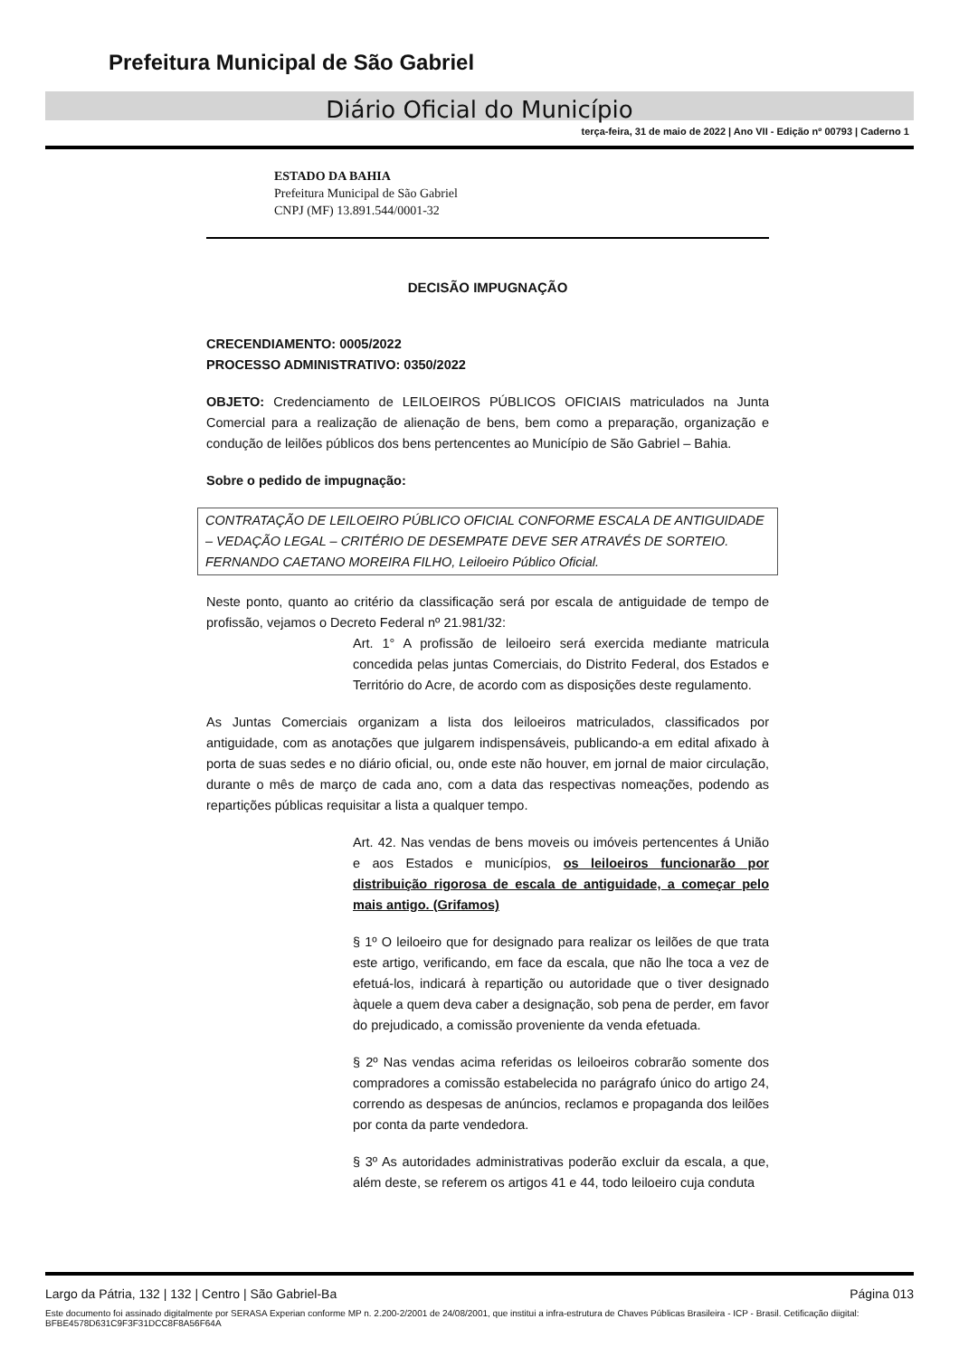Prefeitura Municipal de São Gabriel
Diário Oficial do Município
terça-feira, 31 de maio de 2022 | Ano VII - Edição nº 00793 | Caderno 1
ESTADO DA BAHIA
Prefeitura Municipal de São Gabriel
CNPJ (MF) 13.891.544/0001-32
DECISÃO IMPUGNAÇÃO
CRECENDIAMENTO: 0005/2022
PROCESSO ADMINISTRATIVO: 0350/2022
OBJETO: Credenciamento de LEILOEIROS PÚBLICOS OFICIAIS matriculados na Junta Comercial para a realização de alienação de bens, bem como a preparação, organização e condução de leilões públicos dos bens pertencentes ao Município de São Gabriel – Bahia.
Sobre o pedido de impugnação:
CONTRATAÇÃO DE LEILOEIRO PÚBLICO OFICIAL CONFORME ESCALA DE ANTIGUIDADE – VEDAÇÃO LEGAL – CRITÉRIO DE DESEMPATE DEVE SER ATRAVÉS DE SORTEIO. FERNANDO CAETANO MOREIRA FILHO, Leiloeiro Público Oficial.
Neste ponto, quanto ao critério da classificação será por escala de antiguidade de tempo de profissão, vejamos o Decreto Federal nº 21.981/32:
Art. 1° A profissão de leiloeiro será exercida mediante matricula concedida pelas juntas Comerciais, do Distrito Federal, dos Estados e Território do Acre, de acordo com as disposições deste regulamento.
As Juntas Comerciais organizam a lista dos leiloeiros matriculados, classificados por antiguidade, com as anotações que julgarem indispensáveis, publicando-a em edital afixado à porta de suas sedes e no diário oficial, ou, onde este não houver, em jornal de maior circulação, durante o mês de março de cada ano, com a data das respectivas nomeações, podendo as repartições públicas requisitar a lista a qualquer tempo.
Art. 42. Nas vendas de bens moveis ou imóveis pertencentes á União e aos Estados e municípios, os leiloeiros funcionarão por distribuição rigorosa de escala de antiguidade, a começar pelo mais antigo. (Grifamos)
§ 1º O leiloeiro que for designado para realizar os leilões de que trata este artigo, verificando, em face da escala, que não lhe toca a vez de efetuá-los, indicará à repartição ou autoridade que o tiver designado àquele a quem deva caber a designação, sob pena de perder, em favor do prejudicado, a comissão proveniente da venda efetuada.
§ 2º Nas vendas acima referidas os leiloeiros cobrarão somente dos compradores a comissão estabelecida no parágrafo único do artigo 24, correndo as despesas de anúncios, reclamos e propaganda dos leilões por conta da parte vendedora.
§ 3º As autoridades administrativas poderão excluir da escala, a que, além deste, se referem os artigos 41 e 44, todo leiloeiro cuja conduta
Largo da Pátria, 132 | 132 | Centro | São Gabriel-Ba Página 013
Este documento foi assinado digitalmente por SERASA Experian conforme MP n. 2.200-2/2001 de 24/08/2001, que institui a infra-estrutura de Chaves Públicas Brasileira - ICP - Brasil. Cetificação diigital: BFBE4578D631C9F3F31DCC8F8A56F64A